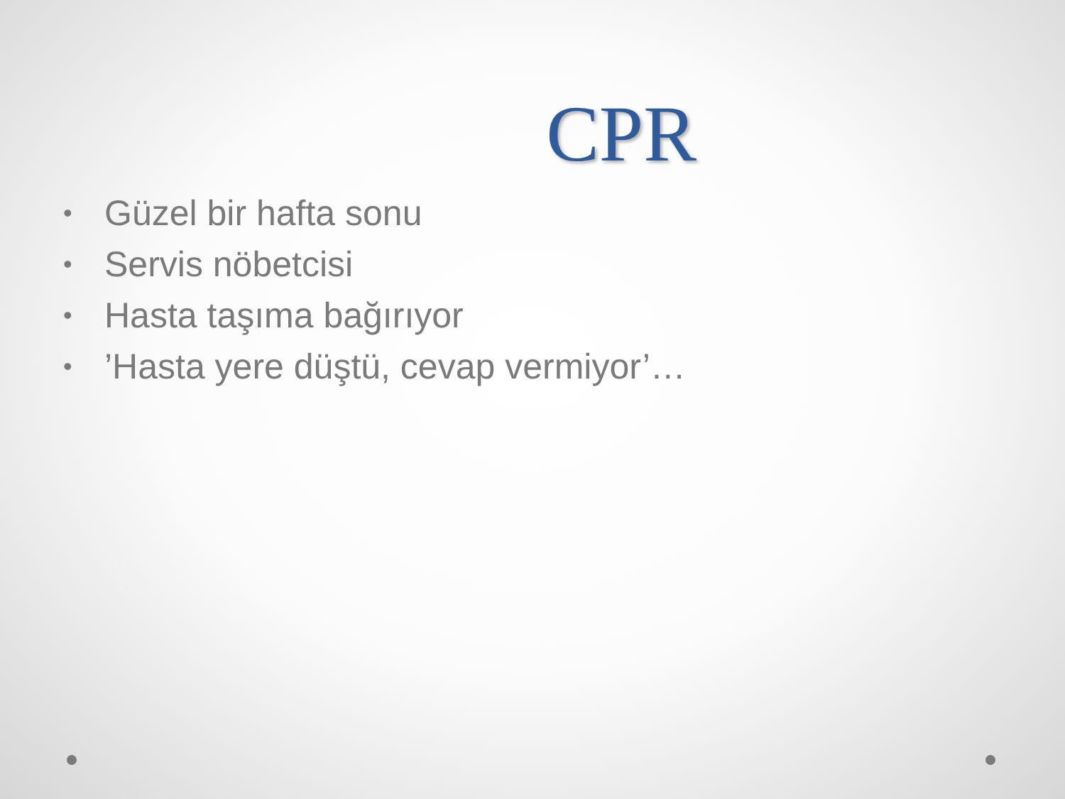CPR
• Güzel bir hafta sonu
• Servis nöbetcisi
• Hasta taşıma bağırıyor
•’Hasta yere düştü, cevap vermiyor’…